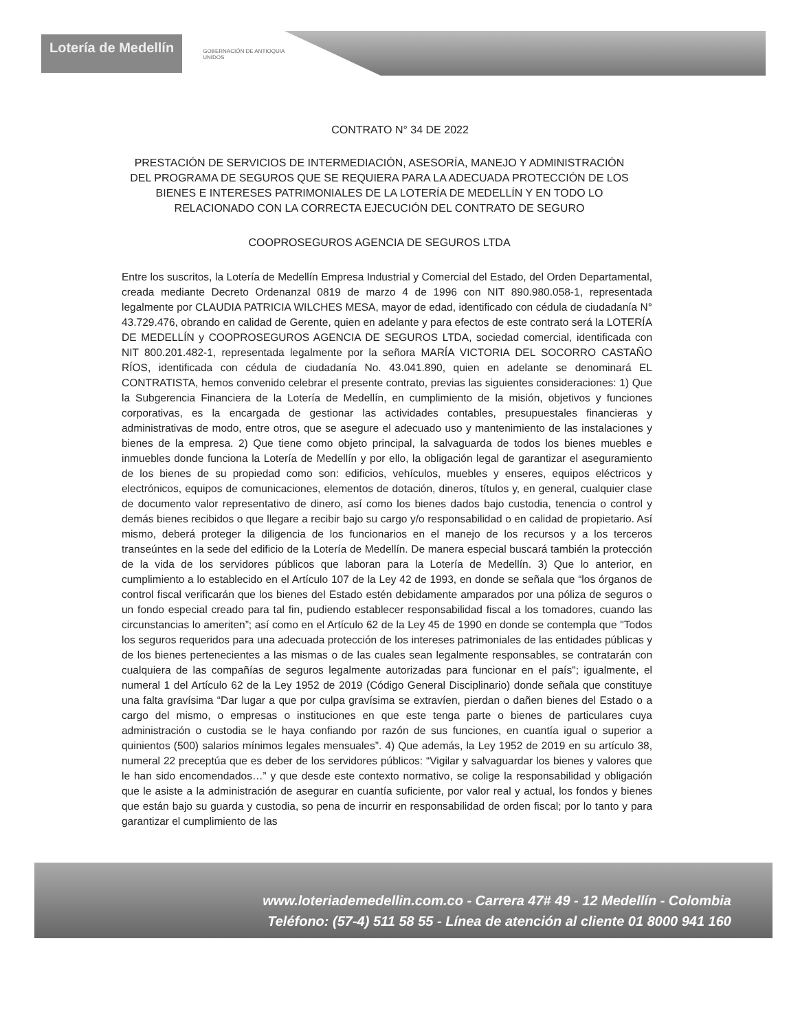Lotería de Medellín
GOBERNACIÓN DE ANTIOQUIA
UNIDOS
CONTRATO N° 34 DE 2022
PRESTACIÓN DE SERVICIOS DE INTERMEDIACIÓN, ASESORÍA, MANEJO Y ADMINISTRACIÓN DEL PROGRAMA DE SEGUROS QUE SE REQUIERA PARA LA ADECUADA PROTECCIÓN DE LOS BIENES E INTERESES PATRIMONIALES DE LA LOTERÍA DE MEDELLÍN Y EN TODO LO RELACIONADO CON LA CORRECTA EJECUCIÓN DEL CONTRATO DE SEGURO
COOPROSEGUROS AGENCIA DE SEGUROS LTDA
Entre los suscritos, la Lotería de Medellín Empresa Industrial y Comercial del Estado, del Orden Departamental, creada mediante Decreto Ordenanzal 0819 de marzo 4 de 1996 con NIT 890.980.058-1, representada legalmente por CLAUDIA PATRICIA WILCHES MESA, mayor de edad, identificado con cédula de ciudadanía N° 43.729.476, obrando en calidad de Gerente, quien en adelante y para efectos de este contrato será la LOTERÍA DE MEDELLÍN y COOPROSEGUROS AGENCIA DE SEGUROS LTDA, sociedad comercial, identificada con NIT 800.201.482-1, representada legalmente por la señora MARÍA VICTORIA DEL SOCORRO CASTAÑO RÍOS, identificada con cédula de ciudadanía No. 43.041.890, quien en adelante se denominará EL CONTRATISTA, hemos convenido celebrar el presente contrato, previas las siguientes consideraciones: 1) Que la Subgerencia Financiera de la Lotería de Medellín, en cumplimiento de la misión, objetivos y funciones corporativas, es la encargada de gestionar las actividades contables, presupuestales financieras y administrativas de modo, entre otros, que se asegure el adecuado uso y mantenimiento de las instalaciones y bienes de la empresa. 2) Que tiene como objeto principal, la salvaguarda de todos los bienes muebles e inmuebles donde funciona la Lotería de Medellín y por ello, la obligación legal de garantizar el aseguramiento de los bienes de su propiedad como son: edificios, vehículos, muebles y enseres, equipos eléctricos y electrónicos, equipos de comunicaciones, elementos de dotación, dineros, títulos y, en general, cualquier clase de documento valor representativo de dinero, así como los bienes dados bajo custodia, tenencia o control y demás bienes recibidos o que llegare a recibir bajo su cargo y/o responsabilidad o en calidad de propietario. Así mismo, deberá proteger la diligencia de los funcionarios en el manejo de los recursos y a los terceros transeúntes en la sede del edificio de la Lotería de Medellín. De manera especial buscará también la protección de la vida de los servidores públicos que laboran para la Lotería de Medellín. 3) Que lo anterior, en cumplimiento a lo establecido en el Artículo 107 de la Ley 42 de 1993, en donde se señala que “los órganos de control fiscal verificarán que los bienes del Estado estén debidamente amparados por una póliza de seguros o un fondo especial creado para tal fin, pudiendo establecer responsabilidad fiscal a los tomadores, cuando las circunstancias lo ameriten”; así como en el Artículo 62 de la Ley 45 de 1990 en donde se contempla que "Todos los seguros requeridos para una adecuada protección de los intereses patrimoniales de las entidades públicas y de los bienes pertenecientes a las mismas o de las cuales sean legalmente responsables, se contratarán con cualquiera de las compañías de seguros legalmente autorizadas para funcionar en el país"; igualmente, el numeral 1 del Artículo 62 de la Ley 1952 de 2019 (Código General Disciplinario) donde señala que constituye una falta gravísima “Dar lugar a que por culpa gravísima se extravíen, pierdan o dañen bienes del Estado o a cargo del mismo, o empresas o instituciones en que este tenga parte o bienes de particulares cuya administración o custodia se le haya confiando por razón de sus funciones, en cuantía igual o superior a quinientos (500) salarios mínimos legales mensuales”. 4) Que además, la Ley 1952 de 2019 en su artículo 38, numeral 22 preceptúa que es deber de los servidores públicos: “Vigilar y salvaguardar los bienes y valores que le han sido encomendados…” y que desde este contexto normativo, se colige la responsabilidad y obligación que le asiste a la administración de asegurar en cuantía suficiente, por valor real y actual, los fondos y bienes que están bajo su guarda y custodia, so pena de incurrir en responsabilidad de orden fiscal; por lo tanto y para garantizar el cumplimiento de las
www.loteriademedellin.com.co - Carrera 47# 49 - 12 Medellín - Colombia
Teléfono: (57-4) 511 58 55 - Línea de atención al cliente 01 8000 941 160